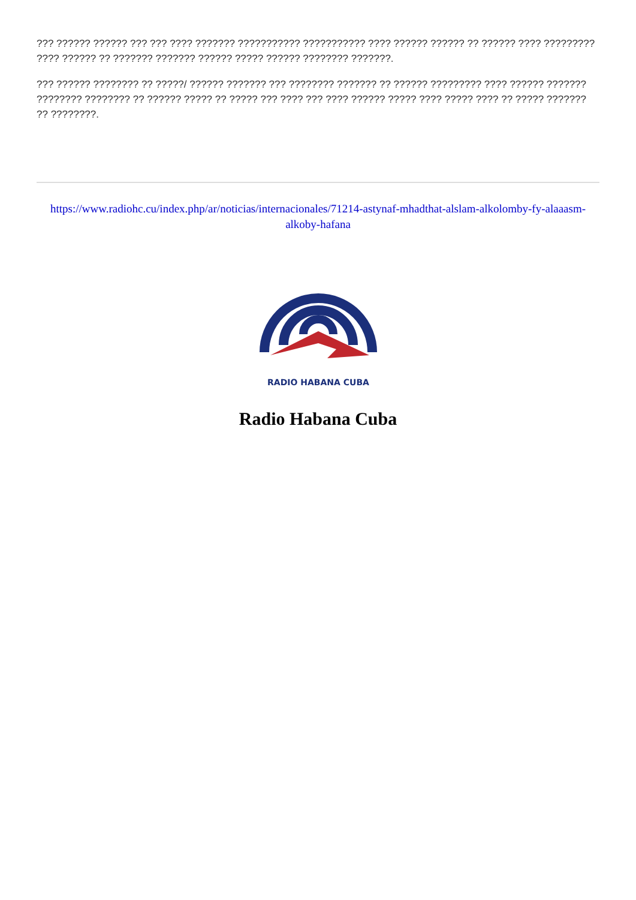??? ?????? ?????? ??? ??? ???? ??????? ??????????? ??????????? ???? ?????? ?????? ?? ?????? ???? ????????? ???? ?????? ?? ??????? ??????? ?????? ????? ?????? ???????? ???????.
??? ?????? ???????? ?? ?????/ ?????? ??????? ??? ???????? ??????? ?? ?????? ????????? ???? ?????? ??????? ???????? ???????? ?? ?????? ????? ?? ????? ??? ???? ??? ???? ?????? ????? ???? ????? ???? ?? ????? ??????? ?? ????????.
https://www.radiohc.cu/index.php/ar/noticias/internacionales/71214-astynaf-mhadthat-alslam-alkolomby-fy-alaaasm-alkoby-hafana
RADIO HABANA CUBA
Radio Habana Cuba